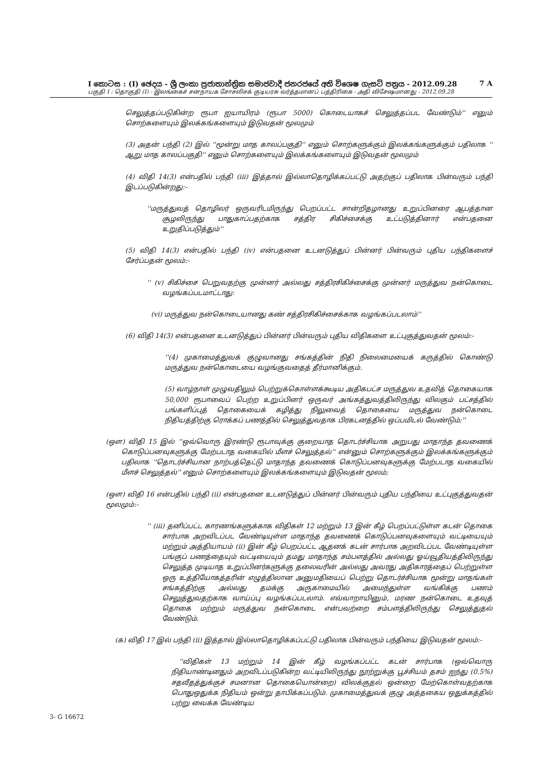I කොටස : (I) ඡෙදය - ශ්‍රී ලංකා ප්‍රජාතාන්ත්‍රික සමාජවාදී ජනරජයේ අති විශෙෂ ගැසට් පත්‍රය - 2012.09.28 7 A
பகுதி I : தொகுதி (I) - இலங்கைச் சனநாயக சோசலிசக் குடியரசு வர்த்தமானப் பத்திரிகை - அதி விசேஷமானது - 2012.09.28
செலுத்தப்படுகின்ற ரூபா ஐயாயிரம் (ரூபா 5000) கொடையாகச் செலுத்தப்பட வேண்டும்'' எனும் சொற்களையும் இலக்கங்களையும் இடுவதன் மூலமும்
(3) அதன் பந்தி (2) இல் ''மூன்று மாத காலப்பகுதி'' எனும் சொற்களுக்கும் இலக்கங்களுக்கும் பதிலாக '' ஆறு மாத காலப்பகுதி'' எனும் சொற்களையும் இலக்கங்களையும் இடுவதன் மூலமும்
(4) விதி 14(3) என்பதில் பந்தி (iii) இத்தால் இல்லாதொழிக்கப்பட்டு அதற்குப் பதிலாக பின்வரும் பந்தி இடப்படுகின்றது:-
''மருத்துவத் தொழிலர் ஒருவரிடமிருந்து பெறப்பட்ட சான்றிதழானது உறுப்பினரை ஆபத்தான சூழலிருந்து பாதுகாப்பதற்காக சத்திர சிகிச்சைக்கு உட்படுத்தினார் என்பதனை உறுதிப்படுத்தும்''
(5) விதி 14(3) என்பதில் பந்தி (iv) என்பதனை உடனடுத்துப் பின்னர் பின்வரும் புதிய பந்திகளைச் சேர்ப்பதன் மூலம்:-
'' (v) சிகிச்சை பெறுவதற்கு முன்னர் அல்லது சத்திரசிகிச்சைக்கு முன்னர் மருத்துவ நன்கொடை வழங்கப்படமாட்டாது:
(vi) மருத்துவ நன்கொடையானது கண் சத்திரசிகிச்சைக்காக வழங்கப்படலாம்''
(6) விதி 14(3) என்பதனை உடனடுத்துப் பின்னர் பின்வரும் புதிய விதிகளை உட்புகுத்துவதன் மூலம்:-
''(4) முகாமைத்துவக் குழுவானது சங்கத்தின் நிதி நிலைமையைக் கருத்தில் கொண்டு மருத்துவ நன்கொடையை வழங்குவதைத் தீர்மானிக்கும்.
(5) வாழ்நாள் முழுவதிலும் பெற்றுக்கொள்ளக்கூடிய அதிகபட்ச மருத்துவ உதவித் தொகையாக 50,000 ரூபாவைப் பெற்ற உறுப்பினர் ஒருவர் அங்கத்துவத்திலிருந்து விலகும் பட்சத்தில் பங்களிப்புத் தொகையைக் கழித்து நிலுவைத் தொகையை மருத்துவ நன்கொடை நிதியத்திற்கு ரொக்கப் பணத்தில் செலுத்துவதாக பிரகடனத்தில் ஒப்பமிடல் வேண்டும்;''
(ஔ) விதி 15 இல் ''ஒவ்வொரு இரண்டு ரூபாவுக்கு குறையாத தொடர்ச்சியாக அறுபது மாதாந்த தவணைக் கொடுப்பனவுகளுக்கு மேற்படாத வகையில் மீளச் செலுத்தல்'' என்னும் சொற்களுக்கும் இலக்கங்களுக்கும் பதிலாக ''தொடர்ச்சியான நாற்பத்தெட்டு மாதாந்த தவணைக் கொடுப்பனவுகளுக்கு மேற்படாத வகையில் மீளச் செலுத்தல்'' எனும் சொற்களையும் இலக்கங்களையும் இடுவதன் மூலம்;
(ஔ) விதி 16 என்பதில் பந்தி (ii) என்பதனை உடனடுத்துப் பின்னர் பின்வரும் புதிய பந்தியை உட்புகுத்துவதன் மூலமும்:-
'' (iii) தனிப்பட்ட காரணங்களுக்காக விதிகள் 12 மற்றும் 13 இன் கீழ் பெறப்பட்டுள்ள கடன் தொகை சார்பாக அறவிடப்பட வேண்டியுள்ள மாதாந்த தவணைக் கொடுப்பனவுகளையும் வட்டியையும் மற்றும் அத்தியாயம் (ii) இன் கீழ் பெறப்பட்ட ஆதனக் கடன் சார்பாக அறவிடப்பட வேண்டியுள்ள பங்குப் பணத்தையும் வட்டியையும் தமது மாதாந்த சம்பளத்தில் அல்லது ஓய்வூதியத்திலிருந்து செலுத்த முடியாத உறுப்பினர்களுக்கு தலைவரின் அல்லது அவரது அதிகாரத்தைப் பெற்றுள்ள ஒரு உத்தியோகத்தரின் எழுத்திலான அனுமதியைப் பெற்று தொடர்ச்சியாக மூன்று மாதங்கள் சங்கத்திற்கு அல்லது தமக்கு அருகாமையில் அமைந்துள்ள வங்கிக்கு பணம் செலுத்துவதற்காக வாய்ப்பு வழங்கப்படலாம். எவ்வாறாயினும், மரண நன்கொடை உதவுத் தொகை மற்றும் மருத்துவ நன்கொடை என்பவற்றை சம்பளத்திலிருந்து செலுத்துதல் வேண்டும்.
(க) விதி 17 இல் பந்தி (ii) இத்தால் இல்லாதொழிக்கப்பட்டு பதிலாக பின்வரும் பந்தியை இடுவதன் மூலம்:-
''விதிகள் 13 மற்றும் 14 இன் கீழ் வழங்கப்பட்ட கடன் சார்பாக (ஒவ்வொரு நிதியாண்டினதும் அறவிடப்படுகின்ற வட்டியிலிருந்து நூற்றுக்கு பூச்சியம் தசம் ஐந்து (0.5%) சதவீதத்துக்குச் சமனான தொகையொன்றை) விலக்குதல் ஒன்றை மேற்கொள்வதற்காக பொதுஒதுக்க நிதியம் ஒன்று தாபிக்கப்படும். முகாமைத்துவக் குழு அத்தகைய ஒதுக்கத்தில் பற்று வைக்க வேண்டிய
3- G 16672